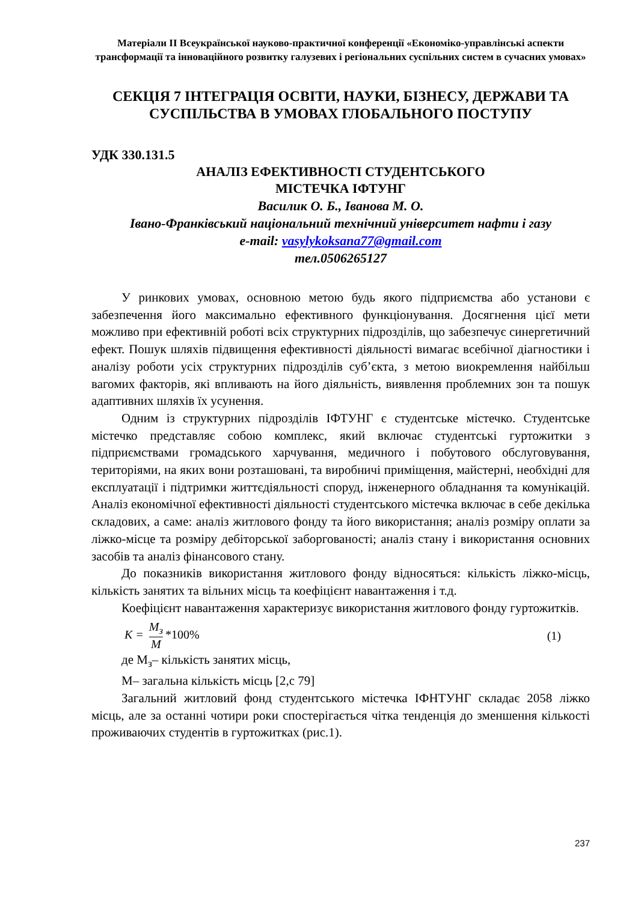Матеріали ІІ Всеукраїнської науково-практичної конференції «Економіко-управлінські аспекти трансформації та інноваційного розвитку галузевих і регіональних суспільних систем в сучасних умовах»
СЕКЦІЯ 7 ІНТЕГРАЦІЯ ОСВІТИ, НАУКИ, БІЗНЕСУ, ДЕРЖАВИ ТА СУСПІЛЬСТВА В УМОВАХ ГЛОБАЛЬНОГО ПОСТУПУ
УДК 330.131.5
АНАЛІЗ ЕФЕКТИВНОСТІ СТУДЕНТСЬКОГО
МІСТЕЧКА ІФТУНГ
Василик О. Б., Іванова М. О.
Івано-Франківський національний технічний університет нафти і газу
e-mail: vasylykoksana77@gmail.com
тел.0506265127
У ринкових умовах, основною метою будь якого підприємства або установи є забезпечення його максимально ефективного функціонування. Досягнення цієї мети можливо при ефективній роботі всіх структурних підрозділів, що забезпечує синергетичний ефект. Пошук шляхів підвищення ефективності діяльності вимагає всебічної діагностики і аналізу роботи усіх структурних підрозділів суб’єкта, з метою виокремлення найбільш вагомих факторів, які впливають на його діяльність, виявлення проблемних зон та пошук адаптивних шляхів їх усунення.
Одним із структурних підрозділів ІФТУНГ є студентське містечко. Студентське містечко представляє собою комплекс, який включає студентські гуртожитки з підприємствами громадського харчування, медичного і побутового обслуговування, територіями, на яких вони розташовані, та виробничі приміщення, майстерні, необхідні для експлуатації і підтримки життєдіяльності споруд, інженерного обладнання та комунікацій. Аналіз економічної ефективності діяльності студентського містечка включає в себе декілька складових, а саме: аналіз житлового фонду та його використання; аналіз розміру оплати за ліжко-місце та розміру дебіторської заборгованості; аналіз стану і використання основних засобів та аналіз фінансового стану.
До показників використання житлового фонду відносяться: кількість ліжко-місць, кількість занятих та вільних місць та коефіцієнт навантаження і т.д.
Коефіцієнт навантаження характеризує використання житлового фонду гуртожитків.
K = M<sub>з</sub> M *100% (1)
де М<sub>з</sub>– кількість занятих місць,
М– загальна кількість місць [2,с 79]
Загальний житловий фонд студентського містечка ІФНТУНГ складає 2058 ліжко місць, але за останні чотири роки спостерігається чітка тенденція до зменшення кількості проживаючих студентів в гуртожитках (рис.1).
237